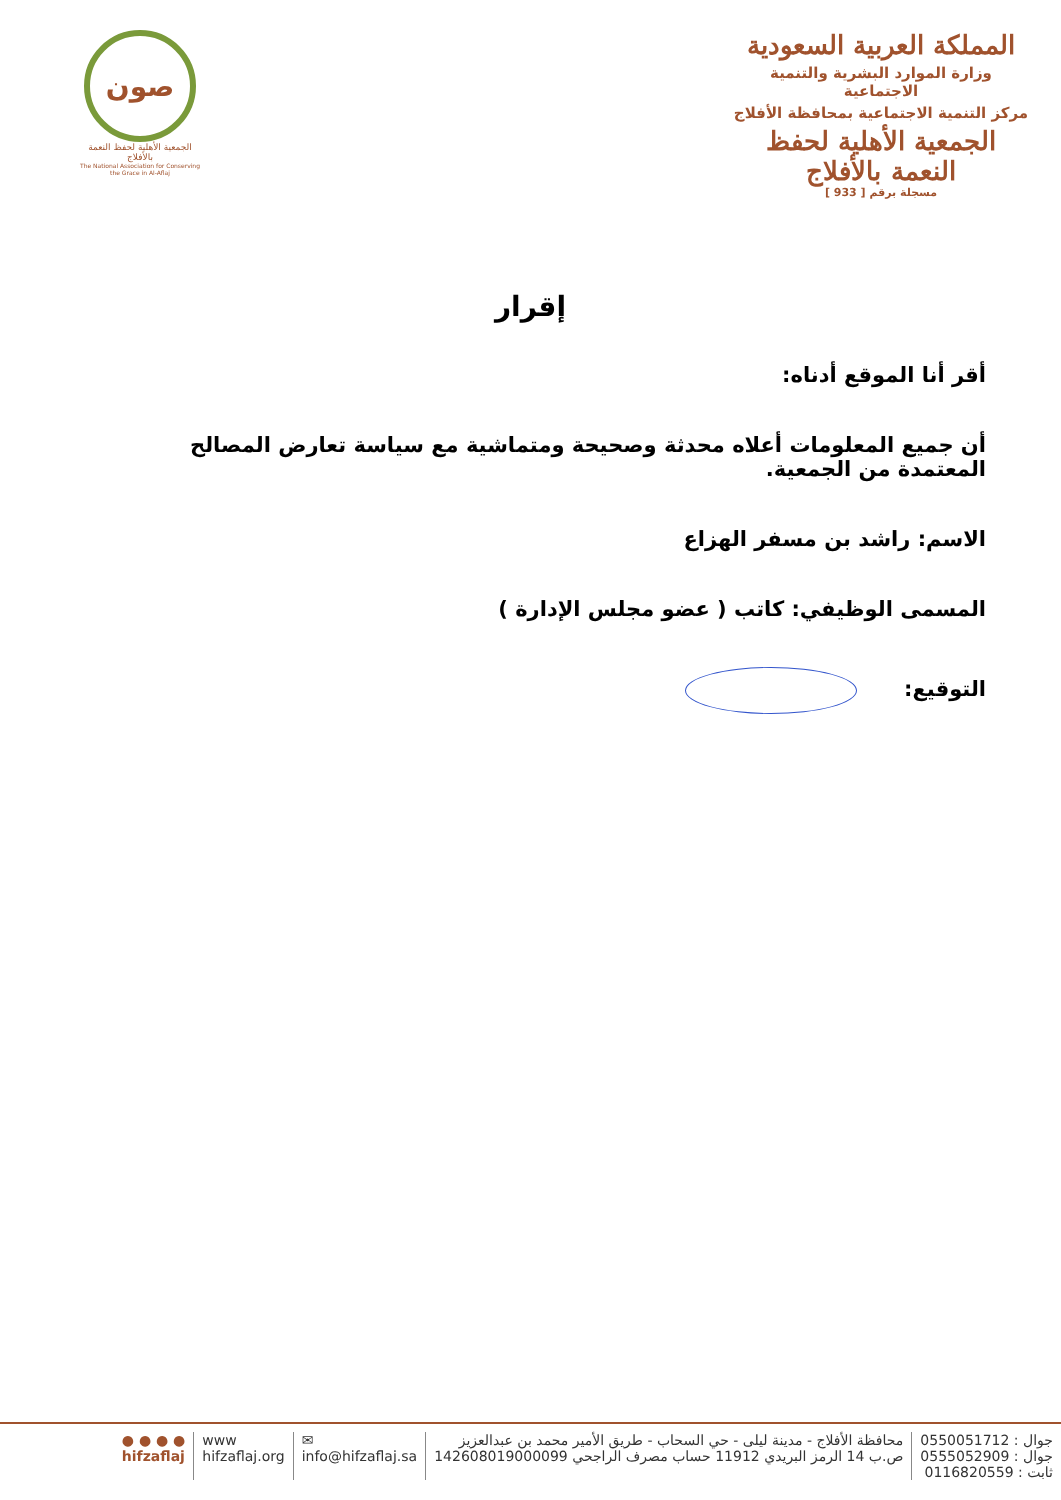المملكة العربية السعودية
وزارة الموارد البشرية والتنمية الاجتماعية
مركز التنمية الاجتماعية بمحافظة الأفلاج
الجمعية الأهلية لحفظ النعمة بالأفلاج
مسجلة برقم [ 933 ]
صون
الجمعية الأهلية لحفظ النعمة بالأفلاج
The National Association for Conserving the Grace in Al-Aflaj
إقرار
أقر أنا الموقع أدناه:
أن جميع المعلومات أعلاه محدثة وصحيحة ومتماشية مع سياسة تعارض المصالح المعتمدة من الجمعية.
الاسم: راشد بن مسفر الهزاع
المسمى الوظيفي: كاتب ( عضو مجلس الإدارة )
التوقيع:
جوال : 0550051712
جوال : 0555052909
ثابت : 0116820559
محافظة الأفلاج - مدينة ليلى - حي السحاب - طريق الأمير محمد بن عبدالعزيز
ص.ب 14 الرمز البريدي 11912 حساب مصرف الراجحي 142608019000099
✉
info@hifzaflaj.sa
www
hifzaflaj.org
● ● ● ●
hifzaflaj